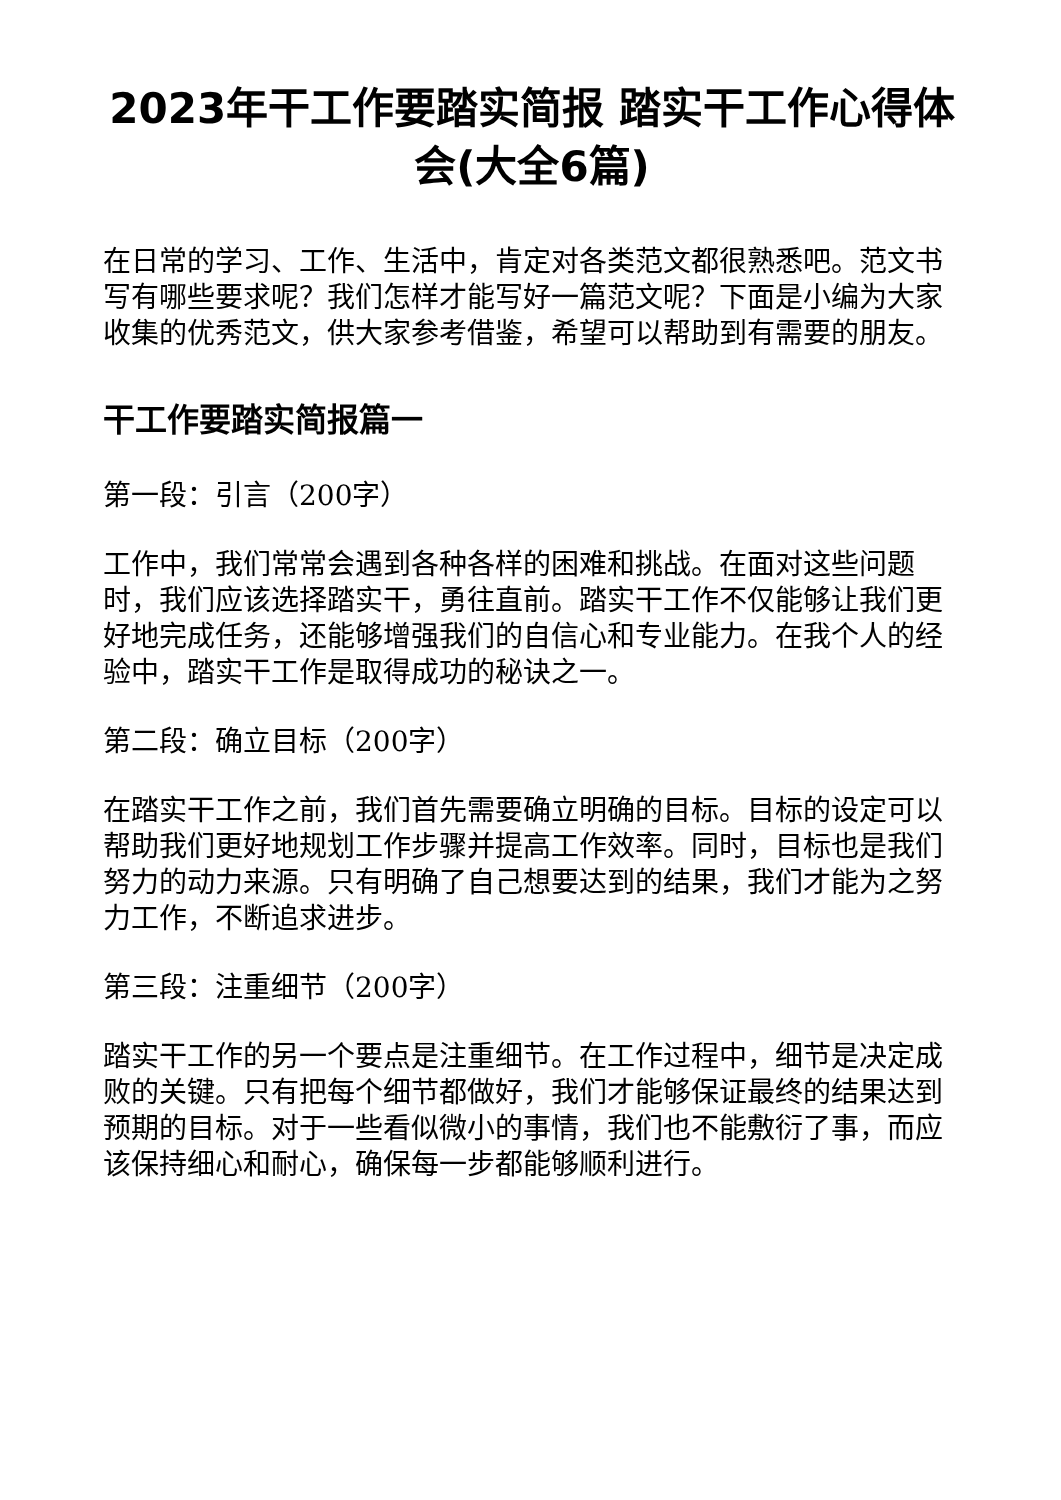2023年干工作要踏实简报 踏实干工作心得体会(大全6篇)
在日常的学习、工作、生活中，肯定对各类范文都很熟悉吧。范文书写有哪些要求呢？我们怎样才能写好一篇范文呢？下面是小编为大家收集的优秀范文，供大家参考借鉴，希望可以帮助到有需要的朋友。
干工作要踏实简报篇一
第一段：引言（200字）
工作中，我们常常会遇到各种各样的困难和挑战。在面对这些问题时，我们应该选择踏实干，勇往直前。踏实干工作不仅能够让我们更好地完成任务，还能够增强我们的自信心和专业能力。在我个人的经验中，踏实干工作是取得成功的秘诀之一。
第二段：确立目标（200字）
在踏实干工作之前，我们首先需要确立明确的目标。目标的设定可以帮助我们更好地规划工作步骤并提高工作效率。同时，目标也是我们努力的动力来源。只有明确了自己想要达到的结果，我们才能为之努力工作，不断追求进步。
第三段：注重细节（200字）
踏实干工作的另一个要点是注重细节。在工作过程中，细节是决定成败的关键。只有把每个细节都做好，我们才能够保证最终的结果达到预期的目标。对于一些看似微小的事情，我们也不能敷衍了事，而应该保持细心和耐心，确保每一步都能够顺利进行。